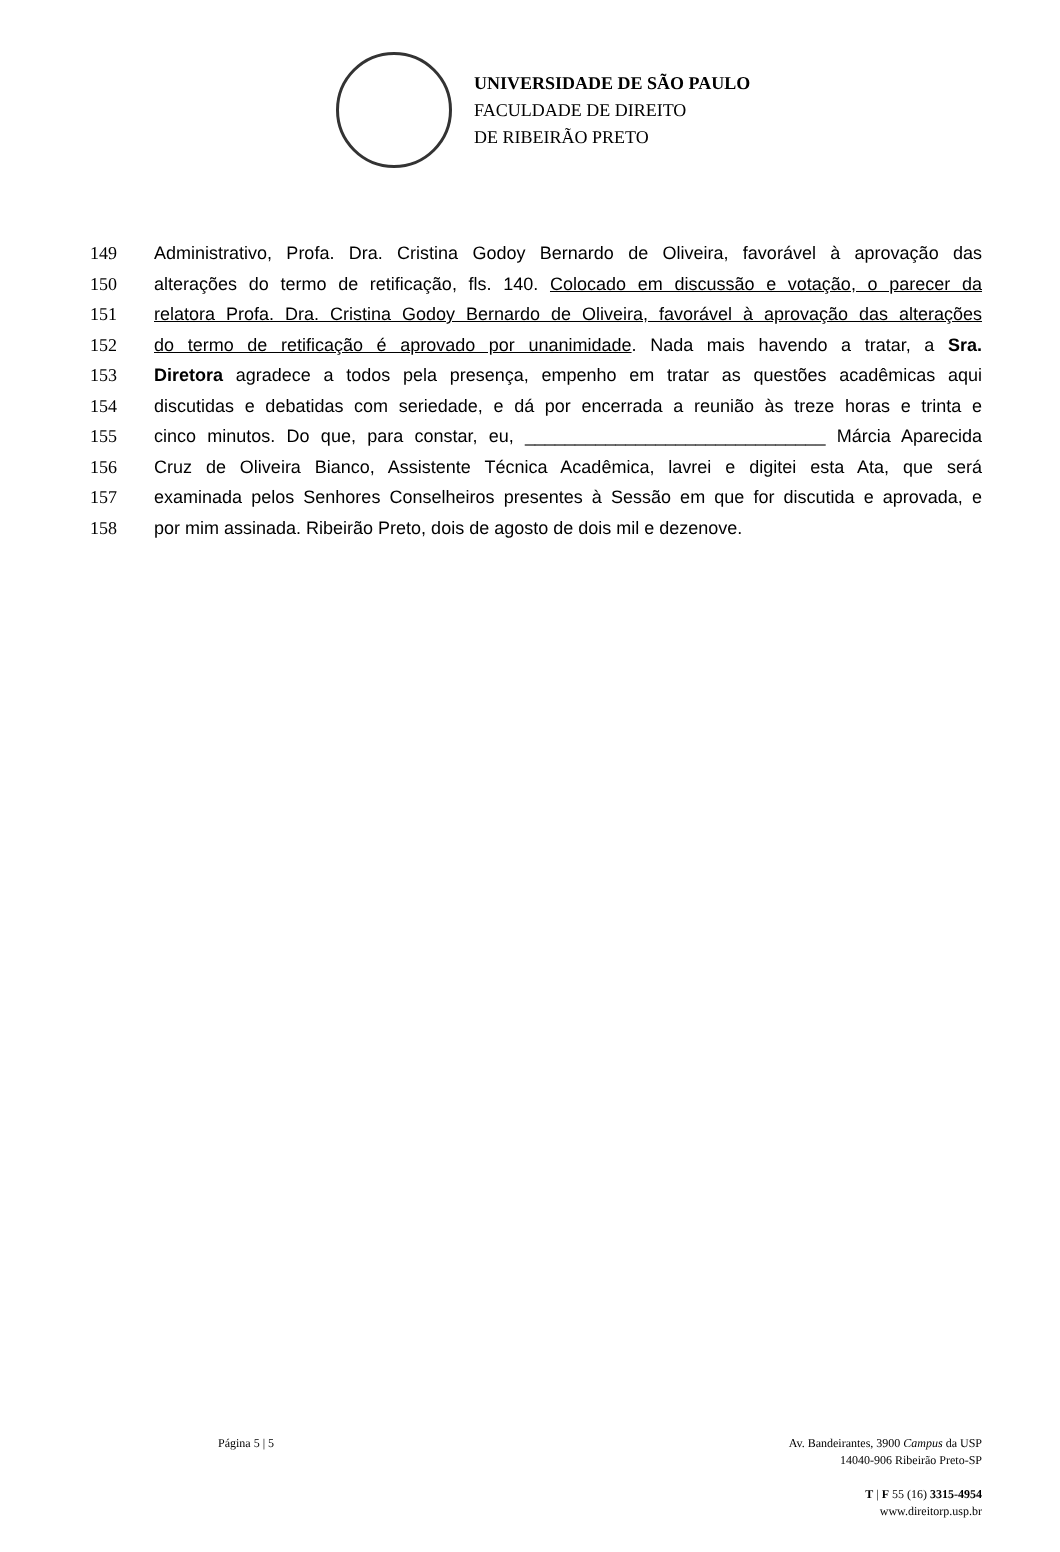UNIVERSIDADE DE SÃO PAULO
FACULDADE DE DIREITO
DE RIBEIRÃO PRETO
149 Administrativo, Profa. Dra. Cristina Godoy Bernardo de Oliveira, favorável à aprovação das
150 alterações do termo de retificação, fls. 140. Colocado em discussão e votação, o parecer da
151 relatora Profa. Dra. Cristina Godoy Bernardo de Oliveira, favorável à aprovação das alterações
152 do termo de retificação é aprovado por unanimidade. Nada mais havendo a tratar, a Sra.
153 Diretora agradece a todos pela presença, empenho em tratar as questões acadêmicas aqui
154 discutidas e debatidas com seriedade, e dá por encerrada a reunião às treze horas e trinta e
155 cinco minutos. Do que, para constar, eu, ______________________________ Márcia Aparecida
156 Cruz de Oliveira Bianco, Assistente Técnica Acadêmica, lavrei e digitei esta Ata, que será
157 examinada pelos Senhores Conselheiros presentes à Sessão em que for discutida e aprovada, e
158 por mim assinada. Ribeirão Preto, dois de agosto de dois mil e dezenove.
Página 5 | 5 Av. Bandeirantes, 3900 Campus da USP
14040-906 Ribeirão Preto-SP
T | F 55 (16) 3315-4954
www.direitorp.usp.br